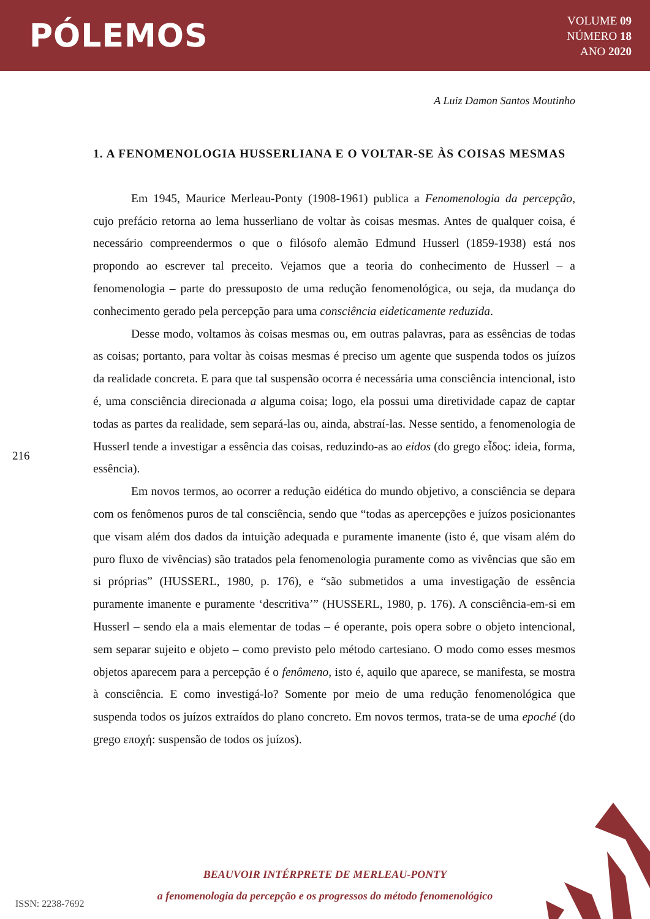PÓLEMOS
VOLUME 09
NÚMERO 18
ANO 2020
A Luiz Damon Santos Moutinho
1. A FENOMENOLOGIA HUSSERLIANA E O VOLTAR-SE ÀS COISAS MESMAS
Em 1945, Maurice Merleau-Ponty (1908-1961) publica a Fenomenologia da percepção, cujo prefácio retorna ao lema husserliano de voltar às coisas mesmas. Antes de qualquer coisa, é necessário compreendermos o que o filósofo alemão Edmund Husserl (1859-1938) está nos propondo ao escrever tal preceito. Vejamos que a teoria do conhecimento de Husserl – a fenomenologia – parte do pressuposto de uma redução fenomenológica, ou seja, da mudança do conhecimento gerado pela percepção para uma consciência eideticamente reduzida.
Desse modo, voltamos às coisas mesmas ou, em outras palavras, para as essências de todas as coisas; portanto, para voltar às coisas mesmas é preciso um agente que suspenda todos os juízos da realidade concreta. E para que tal suspensão ocorra é necessária uma consciência intencional, isto é, uma consciência direcionada a alguma coisa; logo, ela possui uma diretividade capaz de captar todas as partes da realidade, sem separá-las ou, ainda, abstraí-las. Nesse sentido, a fenomenologia de Husserl tende a investigar a essência das coisas, reduzindo-as ao eidos (do grego εἶδος: ideia, forma, essência).
Em novos termos, ao ocorrer a redução eidética do mundo objetivo, a consciência se depara com os fenômenos puros de tal consciência, sendo que “todas as apercepções e juízos posicionantes que visam além dos dados da intuição adequada e puramente imanente (isto é, que visam além do puro fluxo de vivências) são tratados pela fenomenologia puramente como as vivências que são em si próprias” (HUSSERL, 1980, p. 176), e “são submetidos a uma investigação de essência puramente imanente e puramente ‘descritiva’” (HUSSERL, 1980, p. 176). A consciência-em-si em Husserl – sendo ela a mais elementar de todas – é operante, pois opera sobre o objeto intencional, sem separar sujeito e objeto – como previsto pelo método cartesiano. O modo como esses mesmos objetos aparecem para a percepção é o fenômeno, isto é, aquilo que aparece, se manifesta, se mostra à consciência. E como investigá-lo? Somente por meio de uma redução fenomenológica que suspenda todos os juízos extraídos do plano concreto. Em novos termos, trata-se de uma epoché (do grego εποχή: suspensão de todos os juízos).
216
BEAUVOIR INTÉRPRETE DE MERLEAU-PONTY
a fenomenologia da percepção e os progressos do método fenomenológico
ISSN: 2238-7692